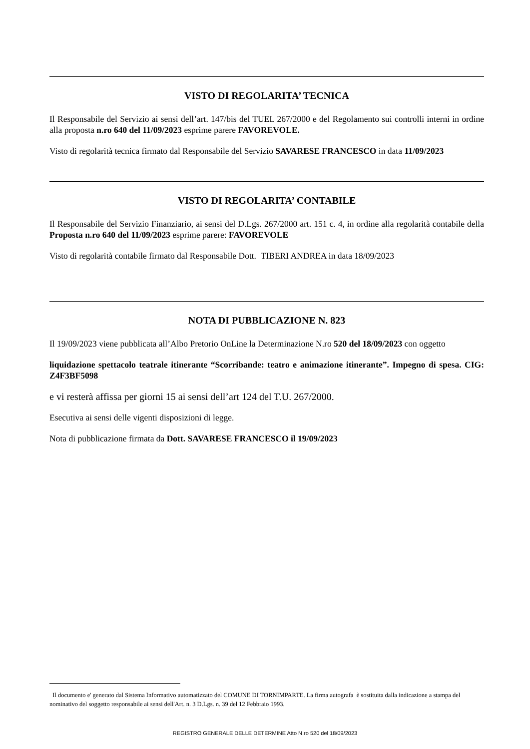VISTO DI REGOLARITA’ TECNICA
Il Responsabile del Servizio ai sensi dell’art. 147/bis del TUEL 267/2000 e del Regolamento sui controlli interni in ordine alla proposta n.ro 640 del 11/09/2023 esprime parere FAVOREVOLE.
Visto di regolarità tecnica firmato dal Responsabile del Servizio SAVARESE FRANCESCO in data 11/09/2023
VISTO DI REGOLARITA’ CONTABILE
Il Responsabile del Servizio Finanziario, ai sensi del D.Lgs. 267/2000 art. 151 c. 4, in ordine alla regolarità contabile della Proposta n.ro 640 del 11/09/2023 esprime parere: FAVOREVOLE
Visto di regolarità contabile firmato dal Responsabile Dott. TIBERI ANDREA in data 18/09/2023
NOTA DI PUBBLICAZIONE N. 823
Il 19/09/2023 viene pubblicata all’Albo Pretorio OnLine la Determinazione N.ro 520 del 18/09/2023 con oggetto
liquidazione spettacolo teatrale itinerante “Scorribande: teatro e animazione itinerante”. Impegno di spesa. CIG: Z4F3BF5098
e vi resterà affissa per giorni 15 ai sensi dell’art 124 del T.U. 267/2000.
Esecutiva ai sensi delle vigenti disposizioni di legge.
Nota di pubblicazione firmata da Dott. SAVARESE FRANCESCO il 19/09/2023
Il documento e' generato dal Sistema Informativo automatizzato del COMUNE DI TORNIMPARTE. La firma autografa è sostituita dalla indicazione a stampa del nominativo del soggetto responsabile ai sensi dell'Art. n. 3 D.Lgs. n. 39 del 12 Febbraio 1993.
REGISTRO GENERALE DELLE DETERMINE Atto N.ro 520 del 18/09/2023